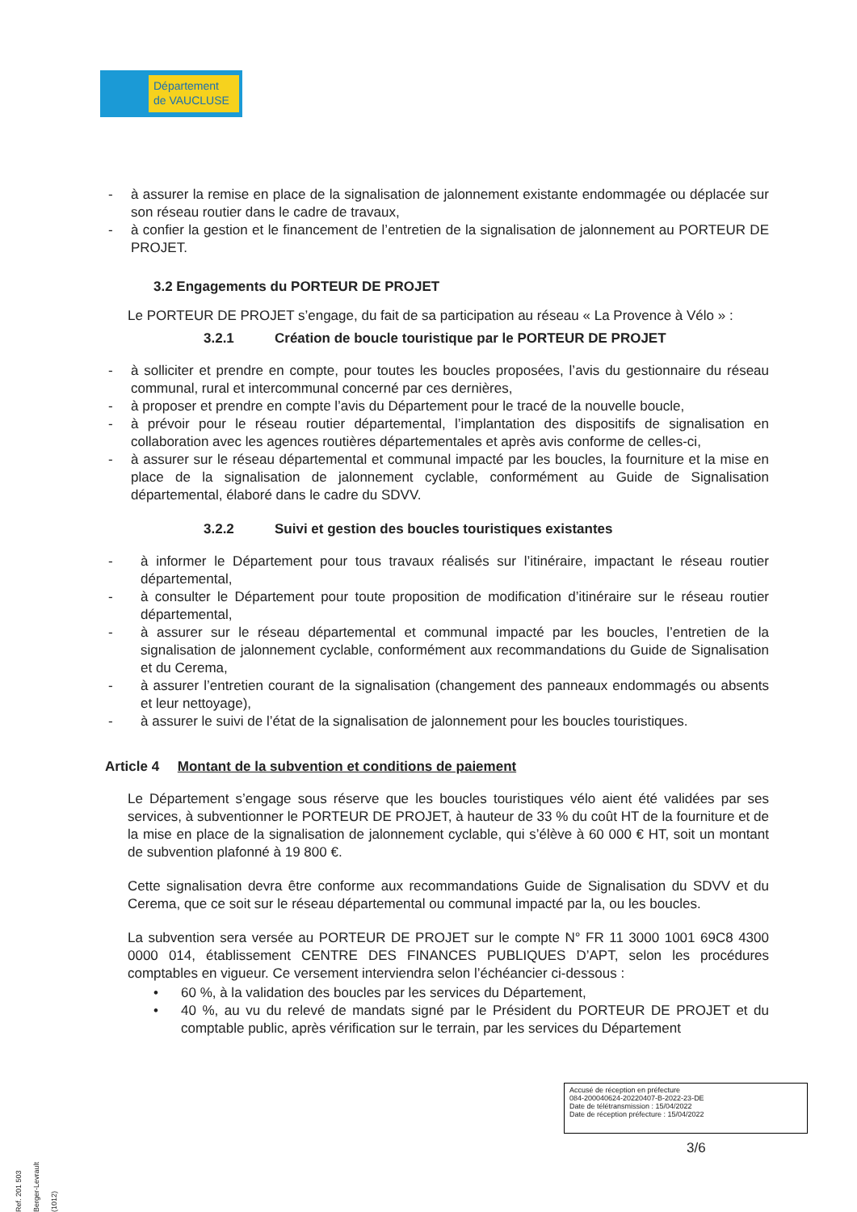Département
de VAUCLUSE
- à assurer la remise en place de la signalisation de jalonnement existante endommagée ou déplacée sur son réseau routier dans le cadre de travaux,
- à confier la gestion et le financement de l’entretien de la signalisation de jalonnement au PORTEUR DE PROJET.
3.2 Engagements du PORTEUR DE PROJET
Le PORTEUR DE PROJET s’engage, du fait de sa participation au réseau « La Provence à Vélo » :
3.2.1 Création de boucle touristique par le PORTEUR DE PROJET
- à solliciter et prendre en compte, pour toutes les boucles proposées, l’avis du gestionnaire du réseau communal, rural et intercommunal concerné par ces dernières,
- à proposer et prendre en compte l’avis du Département pour le tracé de la nouvelle boucle,
- à prévoir pour le réseau routier départemental, l’implantation des dispositifs de signalisation en collaboration avec les agences routières départementales et après avis conforme de celles-ci,
- à assurer sur le réseau départemental et communal impacté par les boucles, la fourniture et la mise en place de la signalisation de jalonnement cyclable, conformément au Guide de Signalisation départemental, élaboré dans le cadre du SDVV.
3.2.2 Suivi et gestion des boucles touristiques existantes
- à informer le Département pour tous travaux réalisés sur l’itinéraire, impactant le réseau routier départemental,
- à consulter le Département pour toute proposition de modification d’itinéraire sur le réseau routier départemental,
- à assurer sur le réseau départemental et communal impacté par les boucles, l’entretien de la signalisation de jalonnement cyclable, conformément aux recommandations du Guide de Signalisation et du Cerema,
- à assurer l’entretien courant de la signalisation (changement des panneaux endommagés ou absents et leur nettoyage),
- à assurer le suivi de l’état de la signalisation de jalonnement pour les boucles touristiques.
Article 4 Montant de la subvention et conditions de paiement
Le Département s’engage sous réserve que les boucles touristiques vélo aient été validées par ses services, à subventionner le PORTEUR DE PROJET, à hauteur de 33 % du coût HT de la fourniture et de la mise en place de la signalisation de jalonnement cyclable, qui s’élève à 60 000 € HT, soit un montant de subvention plafonné à 19 800 €.
Cette signalisation devra être conforme aux recommandations Guide de Signalisation du SDVV et du Cerema, que ce soit sur le réseau départemental ou communal impacté par la, ou les boucles.
La subvention sera versée au PORTEUR DE PROJET sur le compte N° FR 11 3000 1001 69C8 4300 0000 014, établissement CENTRE DES FINANCES PUBLIQUES D’APT, selon les procédures comptables en vigueur. Ce versement interviendra selon l’échéancier ci-dessous :
• 60 %, à la validation des boucles par les services du Département,
• 40 %, au vu du relevé de mandats signé par le Président du PORTEUR DE PROJET et du comptable public, après vérification sur le terrain, par les services du Département
Accusé de réception en préfecture
084-200040624-20220407-B-2022-23-DE
Date de télétransmission : 15/04/2022
Date de réception préfecture : 15/04/2022
3/6
Ref. 201 503 Berger-Levrault (1012)